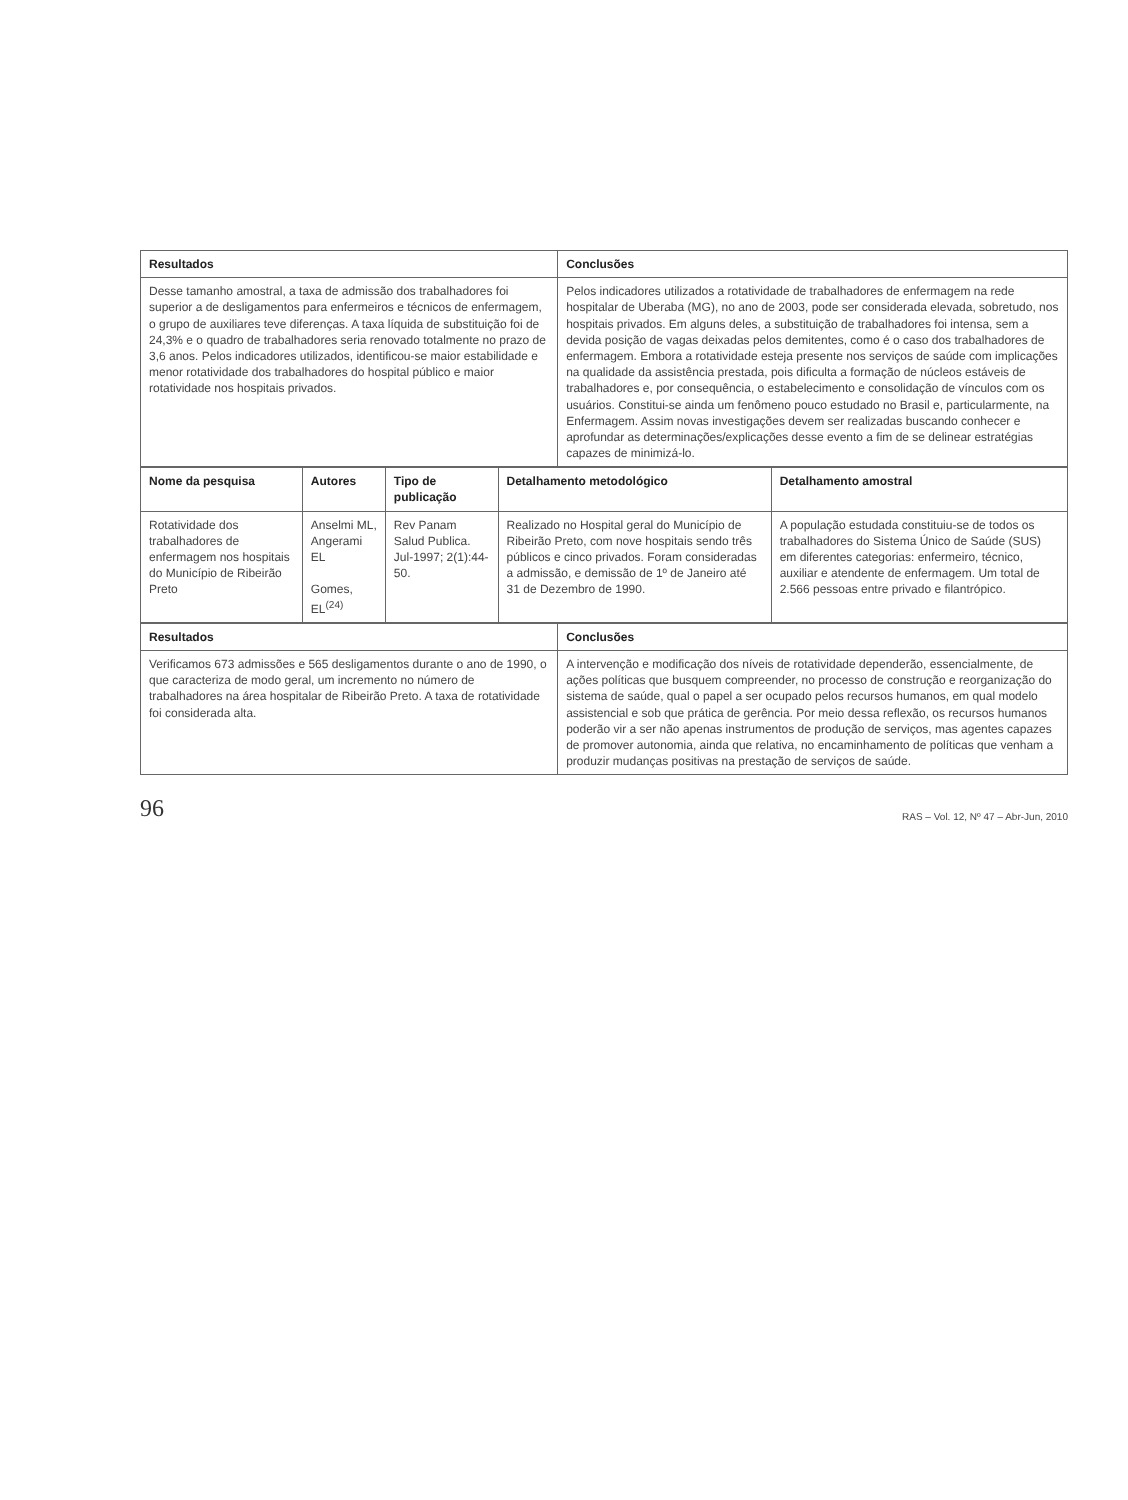| Resultados | Conclusões |
| --- | --- |
| Desse tamanho amostral, a taxa de admissão dos trabalhadores foi superior a de desligamentos para enfermeiros e técnicos de enfermagem, o grupo de auxiliares teve diferenças. A taxa líquida de substituição foi de 24,3% e o quadro de trabalhadores seria renovado totalmente no prazo de 3,6 anos. Pelos indicadores utilizados, identificou-se maior estabilidade e menor rotatividade dos trabalhadores do hospital público e maior rotatividade nos hospitais privados. | Pelos indicadores utilizados a rotatividade de trabalhadores de enfermagem na rede hospitalar de Uberaba (MG), no ano de 2003, pode ser considerada elevada, sobretudo, nos hospitais privados. Em alguns deles, a substituição de trabalhadores foi intensa, sem a devida posição de vagas deixadas pelos demitentes, como é o caso dos trabalhadores de enfermagem. Embora a rotatividade esteja presente nos serviços de saúde com implicações na qualidade da assistência prestada, pois dificulta a formação de núcleos estáveis de trabalhadores e, por consequência, o estabelecimento e consolidação de vínculos com os usuários. Constitui-se ainda um fenômeno pouco estudado no Brasil e, particularmente, na Enfermagem. Assim novas investigações devem ser realizadas buscando conhecer e aprofundar as determinações/explicações desse evento a fim de se delinear estratégias capazes de minimizá-lo. |
| Nome da pesquisa | Autores | Tipo de publicação | Detalhamento metodológico | Detalhamento amostral |
| --- | --- | --- | --- | --- |
| Rotatividade dos trabalhadores de enfermagem nos hospitais do Município de Ribeirão Preto | Anselmi ML, Angerami EL Gomes, EL<sup>(24)</sup> | Rev Panam Salud Publica. Jul-1997; 2(1):44-50. | Realizado no Hospital geral do Município de Ribeirão Preto, com nove hospitais sendo três públicos e cinco privados. Foram consideradas a admissão, e demissão de 1º de Janeiro até 31 de Dezembro de 1990. | A população estudada constituiu-se de todos os trabalhadores do Sistema Único de Saúde (SUS) em diferentes categorias: enfermeiro, técnico, auxiliar e atendente de enfermagem. Um total de 2.566 pessoas entre privado e filantrópico. |
| Resultados | Conclusões |
| --- | --- |
| Verificamos 673 admissões e 565 desligamentos durante o ano de 1990, o que caracteriza de modo geral, um incremento no número de trabalhadores na área hospitalar de Ribeirão Preto. A taxa de rotatividade foi considerada alta. | A intervenção e modificação dos níveis de rotatividade dependerão, essencialmente, de ações políticas que busquem compreender, no processo de construção e reorganização do sistema de saúde, qual o papel a ser ocupado pelos recursos humanos, em qual modelo assistencial e sob que prática de gerência. Por meio dessa reflexão, os recursos humanos poderão vir a ser não apenas instrumentos de produção de serviços, mas agentes capazes de promover autonomia, ainda que relativa, no encaminhamento de políticas que venham a produzir mudanças positivas na prestação de serviços de saúde. |
96 RAS – Vol. 12, Nº 47 – Abr-Jun, 2010